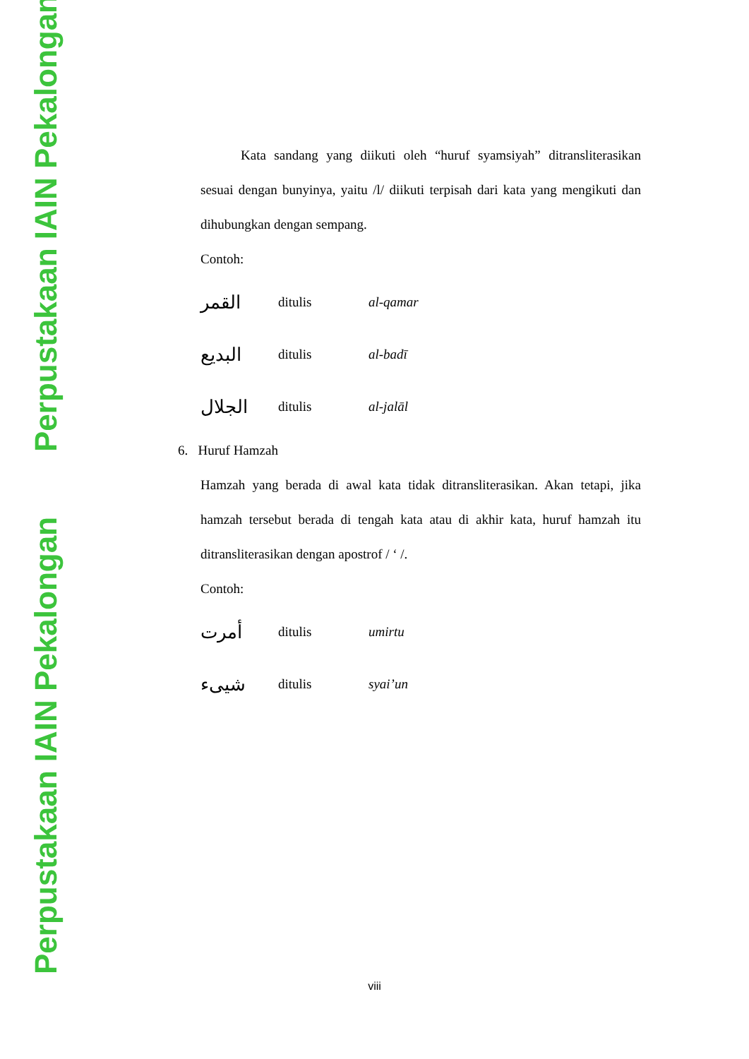Perpustakaan IAIN Pekalongan
Perpustakaan IAIN Pekalongan
Kata sandang yang diikuti oleh “huruf syamsiyah” ditransliterasikan sesuai dengan bunyinya, yaitu /l/ diikuti terpisah dari kata yang mengikuti dan dihubungkan dengan sempang.
Contoh:
القمر ditulis al-qamar
البديع ditulis al-badī
الجلال ditulis al-jalāl
6. Huruf Hamzah
Hamzah yang berada di awal kata tidak ditransliterasikan. Akan tetapi, jika hamzah tersebut berada di tengah kata atau di akhir kata, huruf hamzah itu ditransliterasikan dengan apostrof / ‘ /.
Contoh:
أمرت ditulis umirtu
شيىء ditulis syai’un
viii